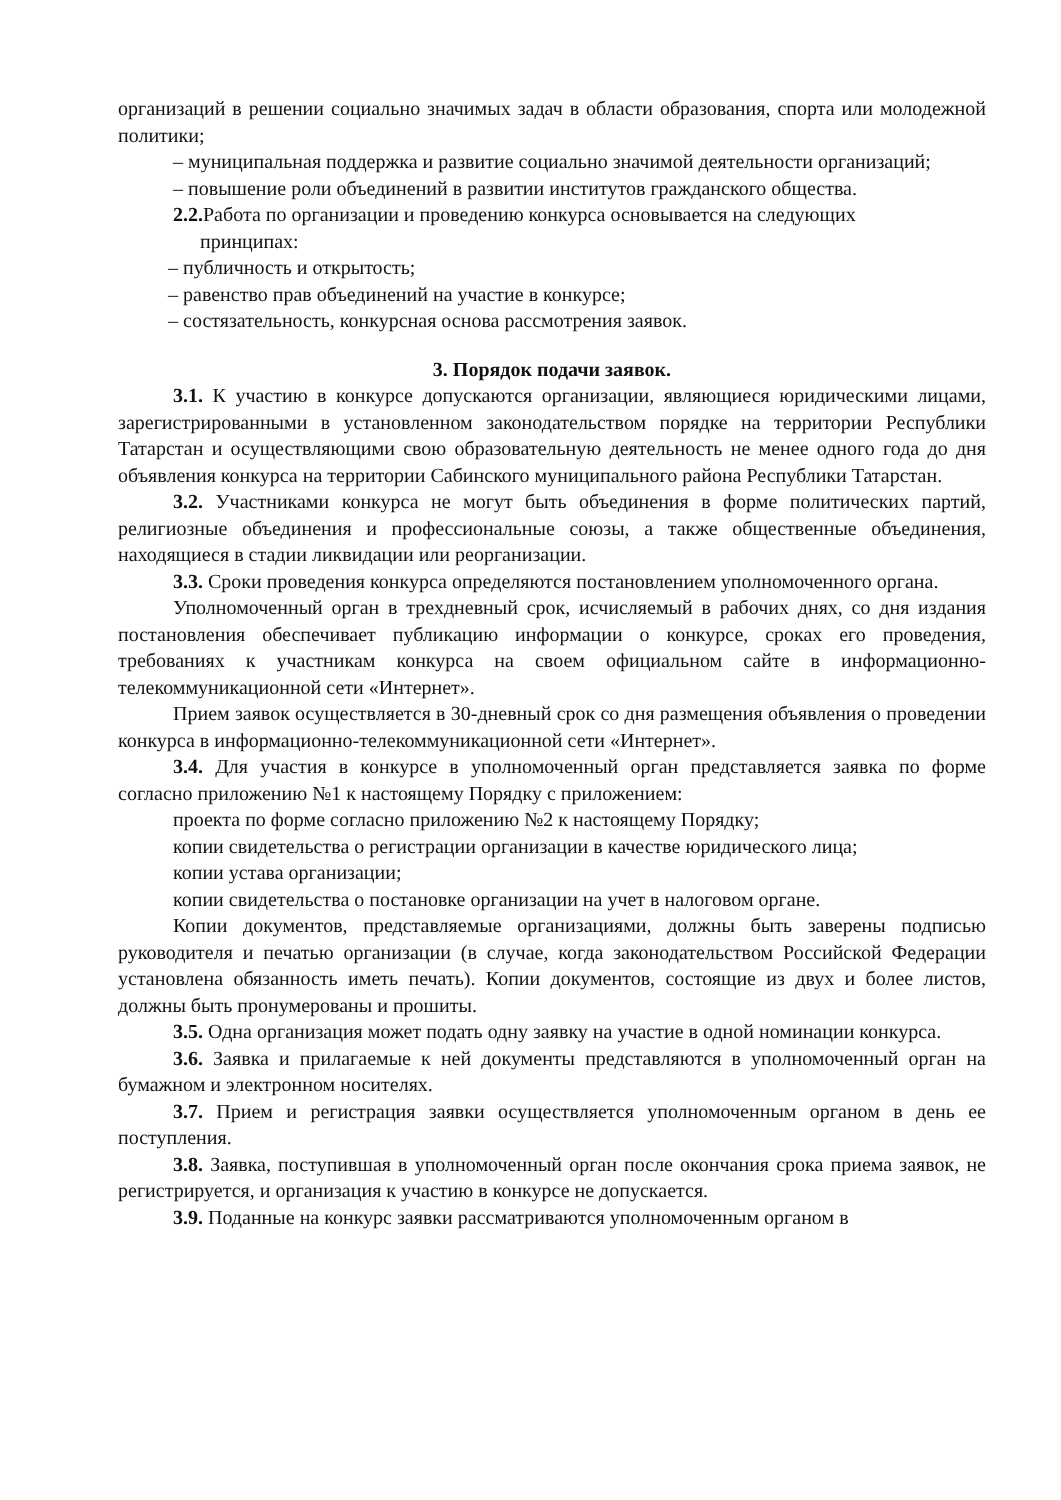организаций в решении социально значимых задач в области образования, спорта или молодежной политики;
– муниципальная поддержка и развитие социально значимой деятельности организаций;
– повышение роли объединений в развитии институтов гражданского общества.
2.2. Работа по организации и проведению конкурса основывается на следующих
принципах:
– публичность и открытость;
– равенство прав объединений на участие в конкурсе;
– состязательность, конкурсная основа рассмотрения заявок.
3. Порядок подачи заявок.
3.1. К участию в конкурсе допускаются организации, являющиеся юридическими лицами, зарегистрированными в установленном законодательством порядке на территории Республики Татарстан и осуществляющими свою образовательную деятельность не менее одного года до дня объявления конкурса на территории Сабинского муниципального района Республики Татарстан.
3.2. Участниками конкурса не могут быть объединения в форме политических партий, религиозные объединения и профессиональные союзы, а также общественные объединения, находящиеся в стадии ликвидации или реорганизации.
3.3. Сроки проведения конкурса определяются постановлением уполномоченного органа.
Уполномоченный орган в трехдневный срок, исчисляемый в рабочих днях, со дня издания постановления обеспечивает публикацию информации о конкурсе, сроках его проведения, требованиях к участникам конкурса на своем официальном сайте в информационно-телекоммуникационной сети «Интернет».
Прием заявок осуществляется в 30-дневный срок со дня размещения объявления о проведении конкурса в информационно-телекоммуникационной сети «Интернет».
3.4. Для участия в конкурсе в уполномоченный орган представляется заявка по форме согласно приложению №1 к настоящему Порядку с приложением:
проекта по форме согласно приложению №2 к настоящему Порядку;
копии свидетельства о регистрации организации в качестве юридического лица;
копии устава организации;
копии свидетельства о постановке организации на учет в налоговом органе.
Копии документов, представляемые организациями, должны быть заверены подписью руководителя и печатью организации (в случае, когда законодательством Российской Федерации установлена обязанность иметь печать). Копии документов, состоящие из двух и более листов, должны быть пронумерованы и прошиты.
3.5. Одна организация может подать одну заявку на участие в одной номинации конкурса.
3.6. Заявка и прилагаемые к ней документы представляются в уполномоченный орган на бумажном и электронном носителях.
3.7. Прием и регистрация заявки осуществляется уполномоченным органом в день ее поступления.
3.8. Заявка, поступившая в уполномоченный орган после окончания срока приема заявок, не регистрируется, и организация к участию в конкурсе не допускается.
3.9. Поданные на конкурс заявки рассматриваются уполномоченным органом в